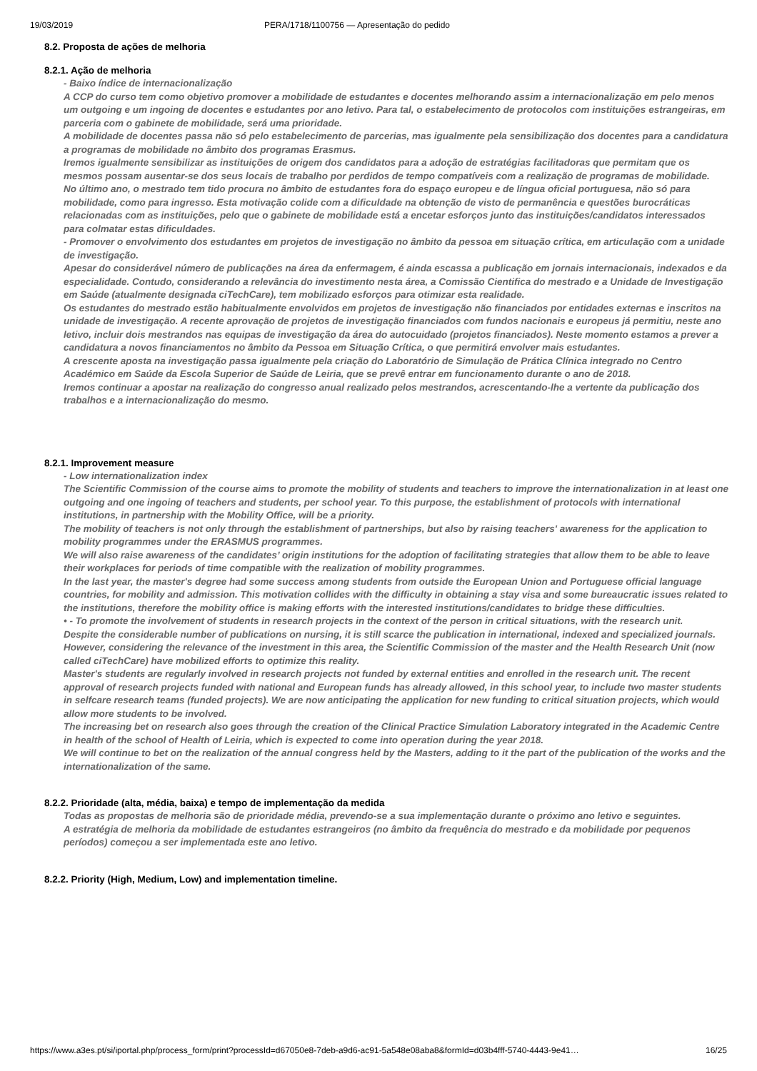19/03/2019 PERA/1718/1100756 — Apresentação do pedido
8.2. Proposta de ações de melhoria
8.2.1. Ação de melhoria
- Baixo índice de internacionalização
A CCP do curso tem como objetivo promover a mobilidade de estudantes e docentes melhorando assim a internacionalização em pelo menos um outgoing e um ingoing de docentes e estudantes por ano letivo. Para tal, o estabelecimento de protocolos com instituições estrangeiras, em parceria com o gabinete de mobilidade, será uma prioridade.
A mobilidade de docentes passa não só pelo estabelecimento de parcerias, mas igualmente pela sensibilização dos docentes para a candidatura a programas de mobilidade no âmbito dos programas Erasmus.
Iremos igualmente sensibilizar as instituições de origem dos candidatos para a adoção de estratégias facilitadoras que permitam que os mesmos possam ausentar-se dos seus locais de trabalho por perdidos de tempo compatíveis com a realização de programas de mobilidade.
No último ano, o mestrado tem tido procura no âmbito de estudantes fora do espaço europeu e de língua oficial portuguesa, não só para mobilidade, como para ingresso. Esta motivação colide com a dificuldade na obtenção de visto de permanência e questões burocráticas relacionadas com as instituições, pelo que o gabinete de mobilidade está a encetar esforços junto das instituições/candidatos interessados para colmatar estas dificuldades.
- Promover o envolvimento dos estudantes em projetos de investigação no âmbito da pessoa em situação crítica, em articulação com a unidade de investigação.
Apesar do considerável número de publicações na área da enfermagem, é ainda escassa a publicação em jornais internacionais, indexados e da especialidade. Contudo, considerando a relevância do investimento nesta área, a Comissão Cientifica do mestrado e a Unidade de Investigação em Saúde (atualmente designada ciTechCare), tem mobilizado esforços para otimizar esta realidade.
Os estudantes do mestrado estão habitualmente envolvidos em projetos de investigação não financiados por entidades externas e inscritos na unidade de investigação. A recente aprovação de projetos de investigação financiados com fundos nacionais e europeus já permitiu, neste ano letivo, incluir dois mestrandos nas equipas de investigação da área do autocuidado (projetos financiados). Neste momento estamos a prever a candidatura a novos financiamentos no âmbito da Pessoa em Situação Crítica, o que permitirá envolver mais estudantes.
A crescente aposta na investigação passa igualmente pela criação do Laboratório de Simulação de Prática Clínica integrado no Centro Académico em Saúde da Escola Superior de Saúde de Leiria, que se prevê entrar em funcionamento durante o ano de 2018.
Iremos continuar a apostar na realização do congresso anual realizado pelos mestrandos, acrescentando-lhe a vertente da publicação dos trabalhos e a internacionalização do mesmo.
8.2.1. Improvement measure
- Low internationalization index
The Scientific Commission of the course aims to promote the mobility of students and teachers to improve the internationalization in at least one outgoing and one ingoing of teachers and students, per school year. To this purpose, the establishment of protocols with international institutions, in partnership with the Mobility Office, will be a priority.
The mobility of teachers is not only through the establishment of partnerships, but also by raising teachers' awareness for the application to mobility programmes under the ERASMUS programmes.
We will also raise awareness of the candidates’ origin institutions for the adoption of facilitating strategies that allow them to be able to leave their workplaces for periods of time compatible with the realization of mobility programmes.
In the last year, the master's degree had some success among students from outside the European Union and Portuguese official language countries, for mobility and admission. This motivation collides with the difficulty in obtaining a stay visa and some bureaucratic issues related to the institutions, therefore the mobility office is making efforts with the interested institutions/candidates to bridge these difficulties.
• - To promote the involvement of students in research projects in the context of the person in critical situations, with the research unit.
Despite the considerable number of publications on nursing, it is still scarce the publication in international, indexed and specialized journals. However, considering the relevance of the investment in this area, the Scientific Commission of the master and the Health Research Unit (now called ciTechCare) have mobilized efforts to optimize this reality.
Master's students are regularly involved in research projects not funded by external entities and enrolled in the research unit. The recent approval of research projects funded with national and European funds has already allowed, in this school year, to include two master students in selfcare research teams (funded projects). We are now anticipating the application for new funding to critical situation projects, which would allow more students to be involved.
The increasing bet on research also goes through the creation of the Clinical Practice Simulation Laboratory integrated in the Academic Centre in health of the school of Health of Leiria, which is expected to come into operation during the year 2018.
We will continue to bet on the realization of the annual congress held by the Masters, adding to it the part of the publication of the works and the internationalization of the same.
8.2.2. Prioridade (alta, média, baixa) e tempo de implementação da medida
Todas as propostas de melhoria são de prioridade média, prevendo-se a sua implementação durante o próximo ano letivo e seguintes.
A estratégia de melhoria da mobilidade de estudantes estrangeiros (no âmbito da frequência do mestrado e da mobilidade por pequenos períodos) começou a ser implementada este ano letivo.
8.2.2. Priority (High, Medium, Low) and implementation timeline.
https://www.a3es.pt/si/iportal.php/process_form/print?processId=d67050e8-7deb-a9d6-ac91-5a548e08aba8&formId=d03b4fff-5740-4443-9e41… 16/25